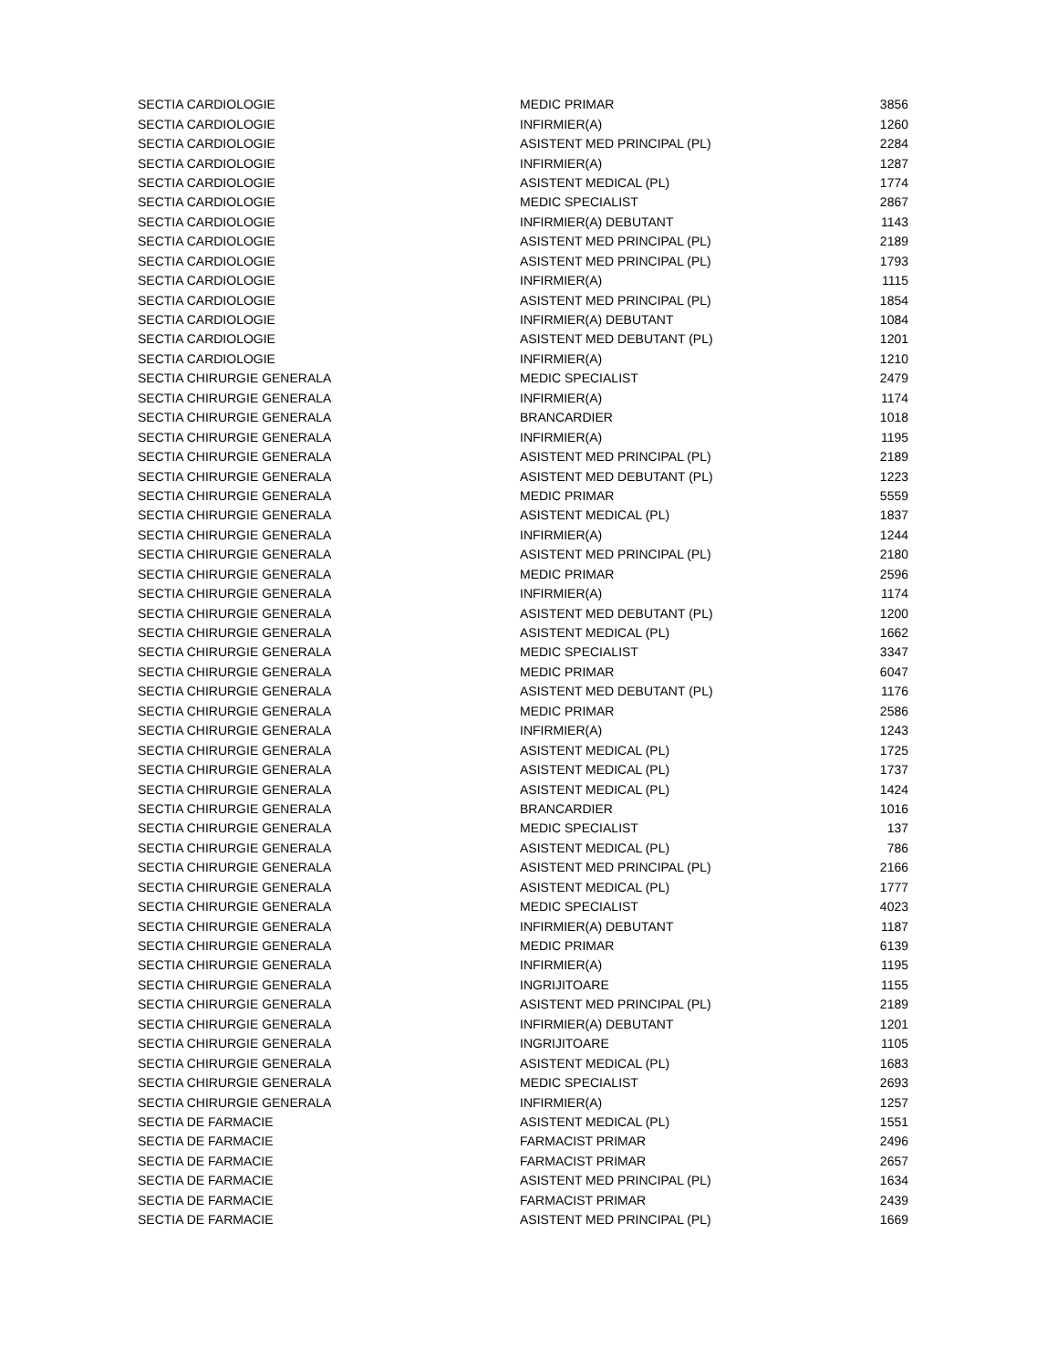| SECTIA CARDIOLOGIE | MEDIC PRIMAR | 3856 |
| SECTIA CARDIOLOGIE | INFIRMIER(A) | 1260 |
| SECTIA CARDIOLOGIE | ASISTENT MED PRINCIPAL (PL) | 2284 |
| SECTIA CARDIOLOGIE | INFIRMIER(A) | 1287 |
| SECTIA CARDIOLOGIE | ASISTENT MEDICAL (PL) | 1774 |
| SECTIA CARDIOLOGIE | MEDIC SPECIALIST | 2867 |
| SECTIA CARDIOLOGIE | INFIRMIER(A) DEBUTANT | 1143 |
| SECTIA CARDIOLOGIE | ASISTENT MED PRINCIPAL (PL) | 2189 |
| SECTIA CARDIOLOGIE | ASISTENT MED PRINCIPAL (PL) | 1793 |
| SECTIA CARDIOLOGIE | INFIRMIER(A) | 1115 |
| SECTIA CARDIOLOGIE | ASISTENT MED PRINCIPAL (PL) | 1854 |
| SECTIA CARDIOLOGIE | INFIRMIER(A) DEBUTANT | 1084 |
| SECTIA CARDIOLOGIE | ASISTENT MED DEBUTANT (PL) | 1201 |
| SECTIA CARDIOLOGIE | INFIRMIER(A) | 1210 |
| SECTIA CHIRURGIE GENERALA | MEDIC SPECIALIST | 2479 |
| SECTIA CHIRURGIE GENERALA | INFIRMIER(A) | 1174 |
| SECTIA CHIRURGIE GENERALA | BRANCARDIER | 1018 |
| SECTIA CHIRURGIE GENERALA | INFIRMIER(A) | 1195 |
| SECTIA CHIRURGIE GENERALA | ASISTENT MED PRINCIPAL (PL) | 2189 |
| SECTIA CHIRURGIE GENERALA | ASISTENT MED DEBUTANT (PL) | 1223 |
| SECTIA CHIRURGIE GENERALA | MEDIC PRIMAR | 5559 |
| SECTIA CHIRURGIE GENERALA | ASISTENT MEDICAL (PL) | 1837 |
| SECTIA CHIRURGIE GENERALA | INFIRMIER(A) | 1244 |
| SECTIA CHIRURGIE GENERALA | ASISTENT MED PRINCIPAL (PL) | 2180 |
| SECTIA CHIRURGIE GENERALA | MEDIC PRIMAR | 2596 |
| SECTIA CHIRURGIE GENERALA | INFIRMIER(A) | 1174 |
| SECTIA CHIRURGIE GENERALA | ASISTENT MED DEBUTANT (PL) | 1200 |
| SECTIA CHIRURGIE GENERALA | ASISTENT MEDICAL (PL) | 1662 |
| SECTIA CHIRURGIE GENERALA | MEDIC SPECIALIST | 3347 |
| SECTIA CHIRURGIE GENERALA | MEDIC PRIMAR | 6047 |
| SECTIA CHIRURGIE GENERALA | ASISTENT MED DEBUTANT (PL) | 1176 |
| SECTIA CHIRURGIE GENERALA | MEDIC PRIMAR | 2586 |
| SECTIA CHIRURGIE GENERALA | INFIRMIER(A) | 1243 |
| SECTIA CHIRURGIE GENERALA | ASISTENT MEDICAL (PL) | 1725 |
| SECTIA CHIRURGIE GENERALA | ASISTENT MEDICAL (PL) | 1737 |
| SECTIA CHIRURGIE GENERALA | ASISTENT MEDICAL (PL) | 1424 |
| SECTIA CHIRURGIE GENERALA | BRANCARDIER | 1016 |
| SECTIA CHIRURGIE GENERALA | MEDIC SPECIALIST | 137 |
| SECTIA CHIRURGIE GENERALA | ASISTENT MEDICAL (PL) | 786 |
| SECTIA CHIRURGIE GENERALA | ASISTENT MED PRINCIPAL (PL) | 2166 |
| SECTIA CHIRURGIE GENERALA | ASISTENT MEDICAL (PL) | 1777 |
| SECTIA CHIRURGIE GENERALA | MEDIC SPECIALIST | 4023 |
| SECTIA CHIRURGIE GENERALA | INFIRMIER(A) DEBUTANT | 1187 |
| SECTIA CHIRURGIE GENERALA | MEDIC PRIMAR | 6139 |
| SECTIA CHIRURGIE GENERALA | INFIRMIER(A) | 1195 |
| SECTIA CHIRURGIE GENERALA | INGRIJITOARE | 1155 |
| SECTIA CHIRURGIE GENERALA | ASISTENT MED PRINCIPAL (PL) | 2189 |
| SECTIA CHIRURGIE GENERALA | INFIRMIER(A) DEBUTANT | 1201 |
| SECTIA CHIRURGIE GENERALA | INGRIJITOARE | 1105 |
| SECTIA CHIRURGIE GENERALA | ASISTENT MEDICAL (PL) | 1683 |
| SECTIA CHIRURGIE GENERALA | MEDIC SPECIALIST | 2693 |
| SECTIA CHIRURGIE GENERALA | INFIRMIER(A) | 1257 |
| SECTIA DE FARMACIE | ASISTENT MEDICAL (PL) | 1551 |
| SECTIA DE FARMACIE | FARMACIST PRIMAR | 2496 |
| SECTIA DE FARMACIE | FARMACIST PRIMAR | 2657 |
| SECTIA DE FARMACIE | ASISTENT MED PRINCIPAL (PL) | 1634 |
| SECTIA DE FARMACIE | FARMACIST PRIMAR | 2439 |
| SECTIA DE FARMACIE | ASISTENT MED PRINCIPAL (PL) | 1669 |